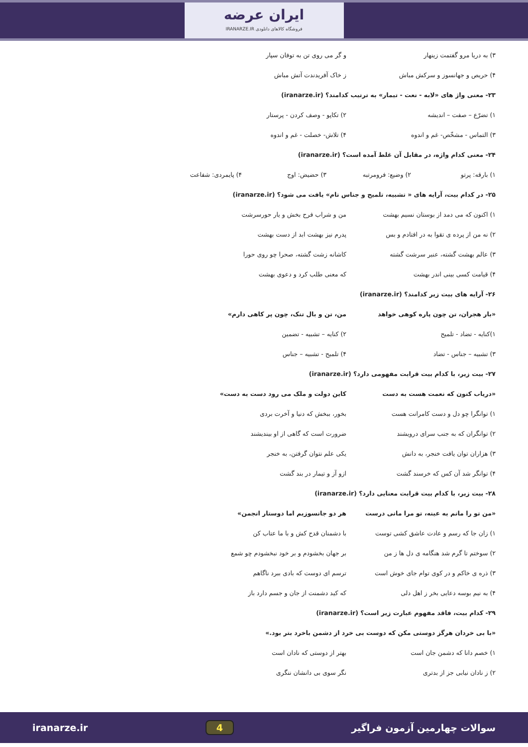ایران عرضه
فروشگاه کالاهای دانلودی IRANARZE.IR
۳) به دریا مرو گفتمت زینهار و گر می روی تن به توفان سپار
۴) حریص و جهانسوز و سرکش مباش ز خاک آفریدندت آتش مباش
۲۳- معنی واژ های «لابه - نعت - تیمار» به ترتیب کدامند؟ (iranarze.ir)
۱) تضرّع – صفت – اندیشه ۲) تکاپو - وصف کردن - پرستار
۳) التماس - مشخّص- غم و اندوه ۴) تلاش- خصلت - غم و اندوه
۲۴- معنی کدام واژه، در مقابل آن غلط آمده است؟ (iranarze.ir)
۱) بارقه: پرتو ۲) وضیع: فرومرتبه ۳) حضیض: اوج ۴) پایمردی: شفاعت
۲۵- در کدام بیت، آرایه های « تشبیه، تلمیح و جناس تام» یافت می شود؟ (iranarze.ir)
۱) اکنون که می دمد از بوستان نسیم بهشت
من و شراب فرح بخش و یار حورسرشت
۲) نه من از پرده ی تقوا به در افتادم و بس
پدرم نیز بهشت ابد از دست بهشت
۳) عالم بهشت گشته، عنبر سرشت گشته
کاشانه زشت گشته، صحرا چو روی حورا
۴) قیامت کسی بینی اندر بهشت که معنی طلب کرد و دعوی بهشت
۲۶- آرایه های بیت زیر کدامند؟ (iranarze.ir)
«بار هجران، تن چون پاره کوهی خواهد
من، تن و بال تنک، چون پر کاهی دارم»
۱)کنایه - تضاد - تلمیح ۲) کنایه – تشبیه - تضمین
۳) تشبیه – جناس - تضاد ۴) تلمیح - تشبیه – جناس
۲۷- بیت زیر، با کدام بیت قرابت مفهومی دارد؟ (iranarze.ir)
«دریاب کنون که نعمت هست به دست
کاین دولت و ملک می رود دست به دست»
۱) توانگرا چو دل و دست کامرانت هست بخور، ببخش که دنیا و آخرت بردی
۲) توانگران که به جنب سرای درویشند
ضرورت است که گاهی از او بیندیشند
۳) هزاران توان یافت خنجر، به دانش یکی علم نتوان گرفتن، به خنجر
۴) توانگر شد آن کس که خرسند گشت ازو آز و تیمار در بند گشت
۲۸- بیت زیر، با کدام بیت قرابت معنایی دارد؟ (iranarze.ir)
«من تو را مانم به عینه، تو مرا مانی درست
هر دو جانسوزیم اما دوستار انجمن»
۱) زان جا که رسم و عادت عاشق کشی توست
با دشمنان قدح کش و با ما عتاب کن
۲) سوختم تا گرم شد هنگامه ی دل ها ز من
بر جهان بخشودم و بر خود نبخشودم چو شمع
۳) ذره ی خاکم و در کوی توام جای خوش است
ترسم ای دوست که بادی ببرد ناگاهم
۴) به نیم بوسه دعایی بخر ز اهل دلی
که کید دشمنت از جان و جسم دارد باز
۲۹- کدام بیت، فاقد مفهوم عبارت زیر است؟ (iranarze.ir)
«با بی خردان هرگز دوستی مکن که دوست بی خرد از دشمن باخرد بتر بود.»
۱) خصم دانا که دشمن جان است بهتر از دوستی که نادان است
۲) ز نادان نیابی جز از بدتری نگر سوی بی دانشان ننگری
سوالات چهارمین آزمون فراگیر 4 iranarze.ir